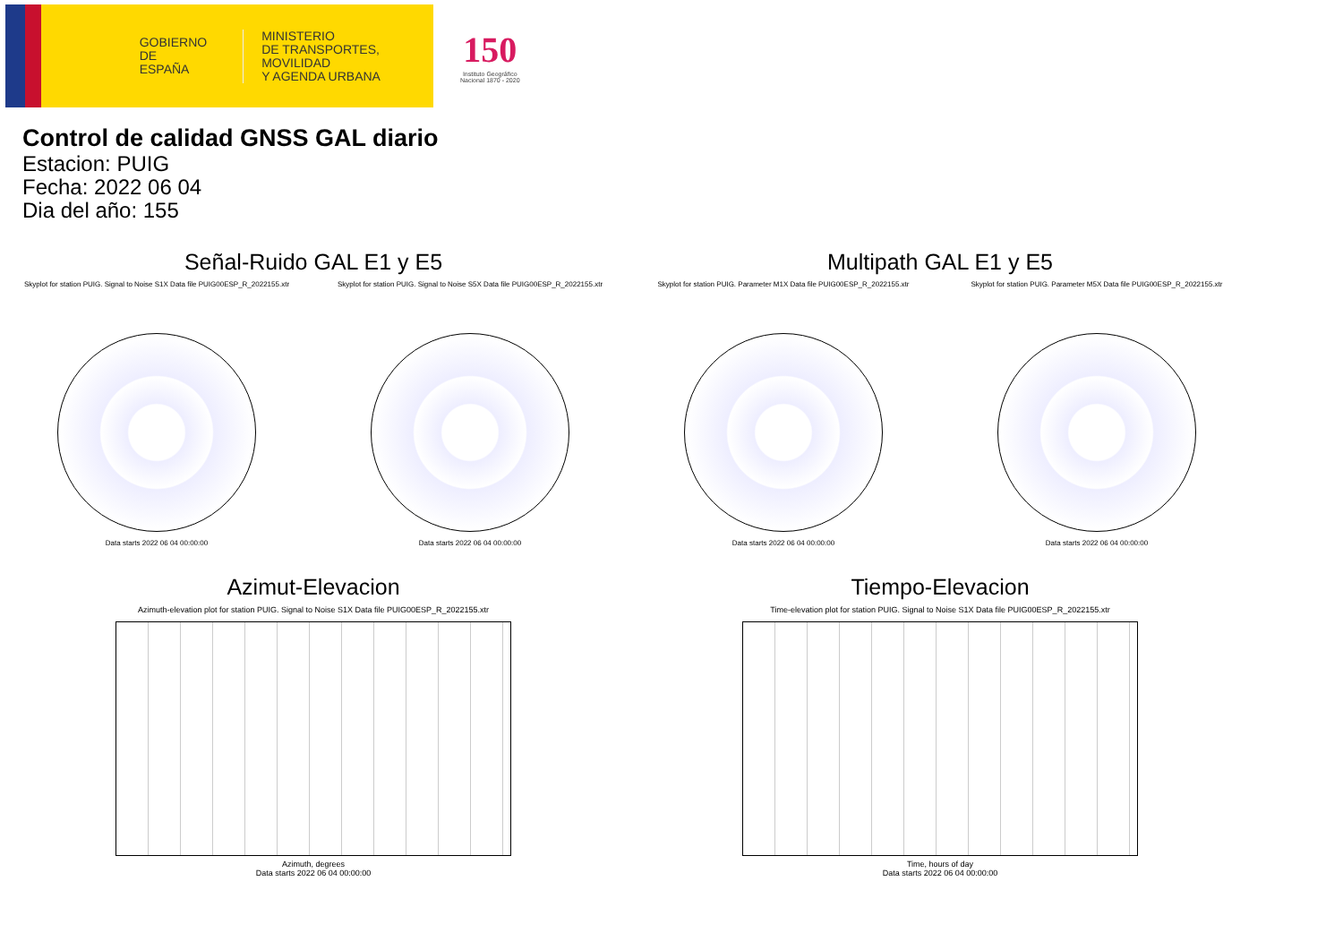GOBIERNO
DE ESPAÑA
MINISTERIO
DE TRANSPORTES, MOVILIDAD
Y AGENDA URBANA
150
Instituto Geográfico
Nacional 1870 - 2020
Control de calidad GNSS GAL diario
Estacion: PUIG
Fecha: 2022 06 04
Dia del año: 155
Señal-Ruido GAL E1 y E5
Skyplot for station PUIG. Signal to Noise S1X Data file PUIG00ESP_R_2022155.xtr
Data starts 2022 06 04 00:00:00
Skyplot for station PUIG. Signal to Noise S5X Data file PUIG00ESP_R_2022155.xtr
Data starts 2022 06 04 00:00:00
Multipath GAL E1 y E5
Skyplot for station PUIG. Parameter M1X Data file PUIG00ESP_R_2022155.xtr
Data starts 2022 06 04 00:00:00
Skyplot for station PUIG. Parameter M5X Data file PUIG00ESP_R_2022155.xtr
Data starts 2022 06 04 00:00:00
Azimut-Elevacion
Azimuth-elevation plot for station PUIG. Signal to Noise S1X Data file PUIG00ESP_R_2022155.xtr
Azimuth, degrees
Data starts 2022 06 04 00:00:00
Tiempo-Elevacion
Time-elevation plot for station PUIG. Signal to Noise S1X Data file PUIG00ESP_R_2022155.xtr
Time, hours of day
Data starts 2022 06 04 00:00:00